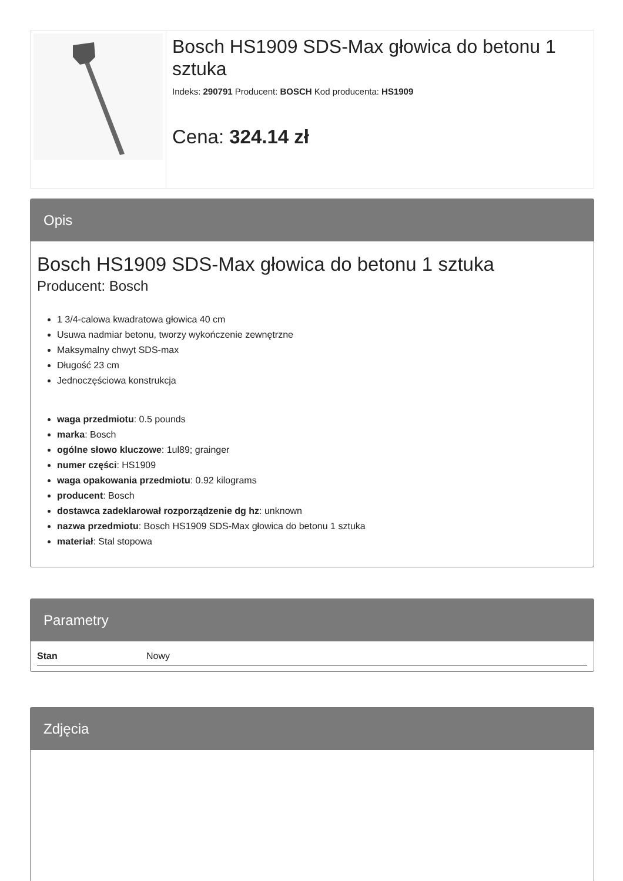Bosch HS1909 SDS-Max głowica do betonu 1 sztuka
Indeks: 290791 Producent: BOSCH Kod producenta: HS1909
Cena: 324.14 zł
Opis
Bosch HS1909 SDS-Max głowica do betonu 1 sztuka
Producent: Bosch
1 3/4-calowa kwadratowa głowica 40 cm
Usuwa nadmiar betonu, tworzy wykończenie zewnętrzne
Maksymalny chwyt SDS-max
Długość 23 cm
Jednoczęściowa konstrukcja
waga przedmiotu: 0.5 pounds
marka: Bosch
ogólne słowo kluczowe: 1ul89; grainger
numer części: HS1909
waga opakowania przedmiotu: 0.92 kilograms
producent: Bosch
dostawca zadeklarował rozporządzenie dg hz: unknown
nazwa przedmiotu: Bosch HS1909 SDS-Max głowica do betonu 1 sztuka
materiał: Stal stopowa
Parametry
| Stan | Nowy |
Zdjęcia